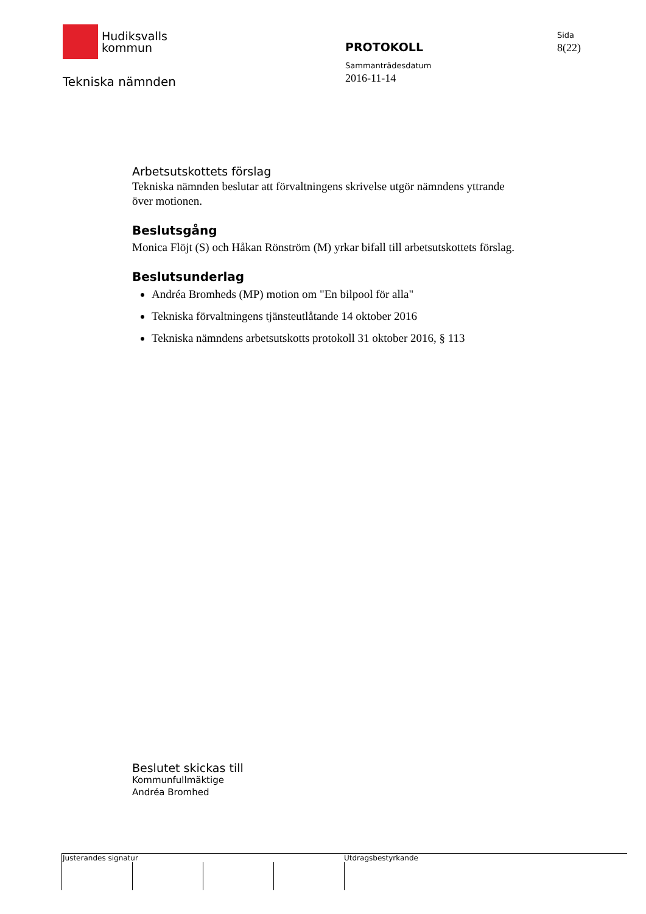Hudiksvalls
kommun
Tekniska nämnden
PROTOKOLL
Sammanträdesdatum
2016-11-14
Sida
8(22)
Arbetsutskottets förslag
Tekniska nämnden beslutar att förvaltningens skrivelse utgör nämndens yttrande över motionen.
Beslutsgång
Monica Flöjt (S) och Håkan Rönström (M) yrkar bifall till arbetsutskottets förslag.
Beslutsunderlag
Andréa Bromheds (MP) motion om "En bilpool för alla"
Tekniska förvaltningens tjänsteutlåtande 14 oktober 2016
Tekniska nämndens arbetsutskotts protokoll 31 oktober 2016, § 113
Beslutet skickas till
Kommunfullmäktige
Andréa Bromhed
Justerandes signatur Utdragsbestyrkande